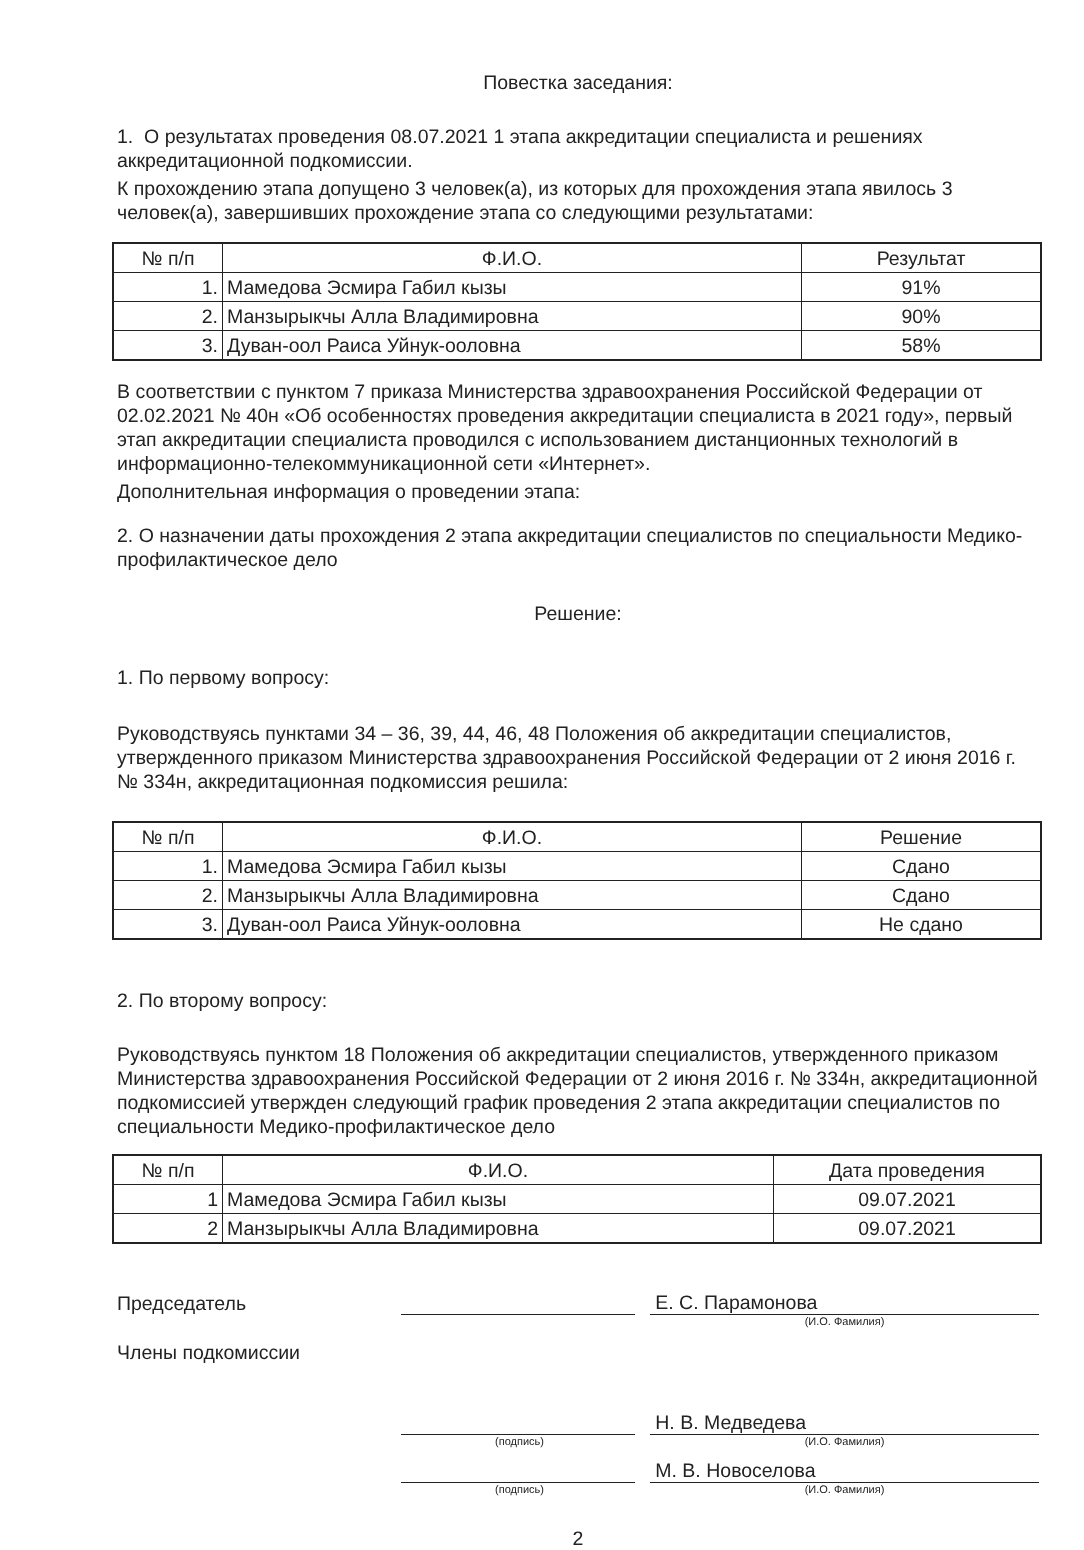Повестка заседания:
1. О результатах проведения 08.07.2021 1 этапа аккредитации специалиста и решениях аккредитационной подкомиссии.
К прохождению этапа допущено 3 человек(а), из которых для прохождения этапа явилось 3 человек(а), завершивших прохождение этапа со следующими результатами:
| № п/п | Ф.И.О. | Результат |
| --- | --- | --- |
| 1. | Мамедова Эсмира Габил кызы | 91% |
| 2. | Манзырыкчы Алла Владимировна | 90% |
| 3. | Дуван-оол Раиса Уйнук-ооловна | 58% |
В соответствии с пунктом 7 приказа Министерства здравоохранения Российской Федерации от 02.02.2021 № 40н «Об особенностях проведения аккредитации специалиста в 2021 году», первый этап аккредитации специалиста проводился с использованием дистанционных технологий в информационно-телекоммуникационной сети «Интернет».
Дополнительная информация о проведении этапа:
2. О назначении даты прохождения 2 этапа аккредитации специалистов по специальности Медико-профилактическое дело
Решение:
1. По первому вопросу:
Руководствуясь пунктами 34 – 36, 39, 44, 46, 48 Положения об аккредитации специалистов, утвержденного приказом Министерства здравоохранения Российской Федерации от 2 июня 2016 г. № 334н, аккредитационная подкомиссия решила:
| № п/п | Ф.И.О. | Решение |
| --- | --- | --- |
| 1. | Мамедова Эсмира Габил кызы | Сдано |
| 2. | Манзырыкчы Алла Владимировна | Сдано |
| 3. | Дуван-оол Раиса Уйнук-ооловна | Не сдано |
2. По второму вопросу:
Руководствуясь пунктом 18 Положения об аккредитации специалистов, утвержденного приказом Министерства здравоохранения Российской Федерации от 2 июня 2016 г. № 334н, аккредитационной подкомиссией утвержден следующий график проведения 2 этапа аккредитации специалистов по специальности Медико-профилактическое дело
| № п/п | Ф.И.О. | Дата проведения |
| --- | --- | --- |
| 1 | Мамедова Эсмира Габил кызы | 09.07.2021 |
| 2 | Манзырыкчы Алла Владимировна | 09.07.2021 |
Председатель
Е. С. Парамонова
(И.О. Фамилия)
Члены подкомиссии
Н. В. Медведева
(подпись) (И.О. Фамилия)
М. В. Новоселова
(подпись) (И.О. Фамилия)
2